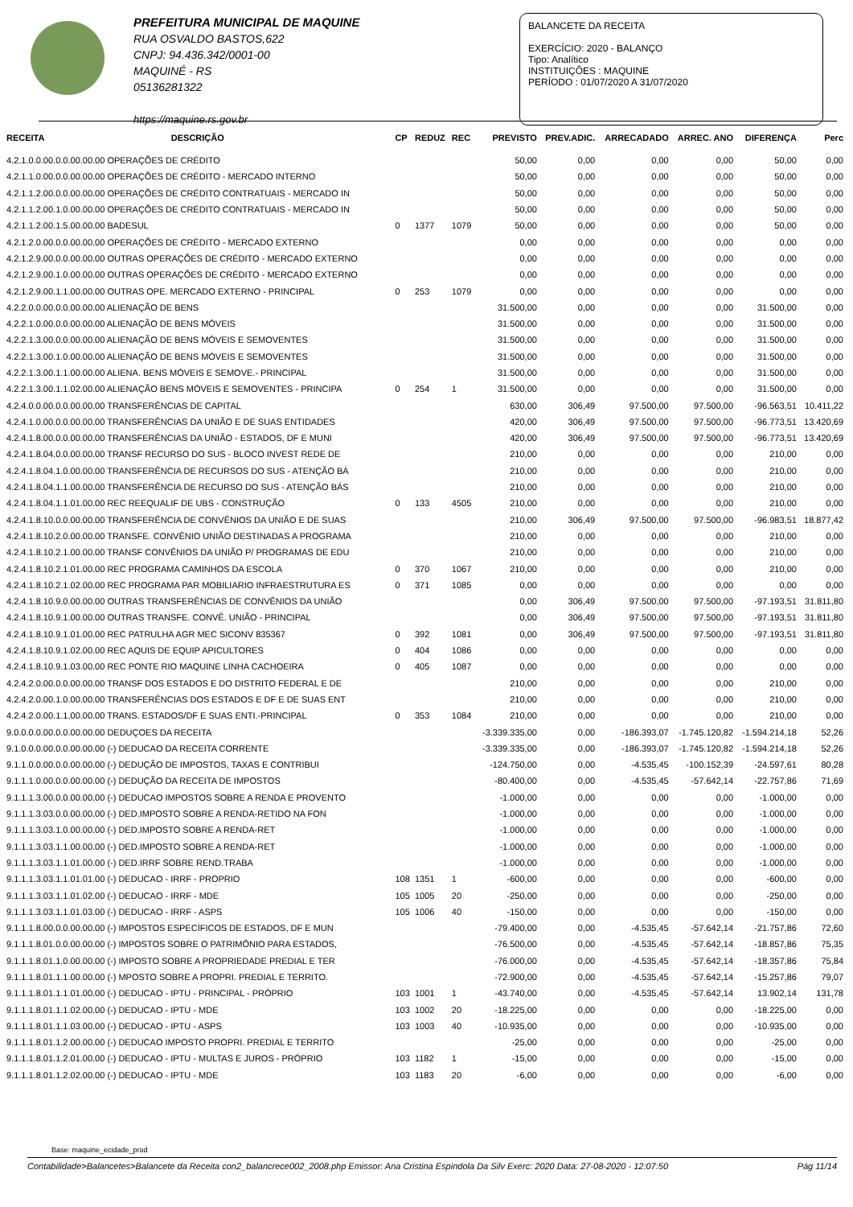PREFEITURA MUNICIPAL DE MAQUINE
RUA OSVALDO BASTOS,622
CNPJ: 94.436.342/0001-00
MAQUINÉ - RS
05136281322
https://maquine.rs.gov.br
BALANCETE DA RECEITA
EXERCÍCIO: 2020 - BALANÇO
Tipo: Analítico
INSTITUIÇÕES : MAQUINE
PERÍODO : 01/07/2020 A 31/07/2020
| RECEITA | DESCRIÇÃO | CP | REDUZ | REC | PREVISTO | PREV.ADIC. | ARRECADADO | ARREC. ANO | DIFERENÇA | Perc |
| --- | --- | --- | --- | --- | --- | --- | --- | --- | --- | --- |
| 4.2.1.0.0.00.0.0.00.00.00 OPERAÇÕES DE CRÉDITO | | | | | 50,00 | 0,00 | 0,00 | 0,00 | 50,00 | 0,00 |
| 4.2.1.1.0.00.0.0.00.00.00 OPERAÇÕES DE CRÉDITO - MERCADO INTERNO | | | | | 50,00 | 0,00 | 0,00 | 0,00 | 50,00 | 0,00 |
| 4.2.1.1.2.00.0.0.00.00.00 OPERAÇÕES DE CRÉDITO CONTRATUAIS - MERCADO IN | | | | | 50,00 | 0,00 | 0,00 | 0,00 | 50,00 | 0,00 |
| 4.2.1.1.2.00.1.0.00.00.00 OPERAÇÕES DE CRÉDITO CONTRATUAIS - MERCADO IN | | | | | 50,00 | 0,00 | 0,00 | 0,00 | 50,00 | 0,00 |
| 4.2.1.1.2.00.1.5.00.00.00 BADESUL | | 0 | 1377 | 1079 | 50,00 | 0,00 | 0,00 | 0,00 | 50,00 | 0,00 |
| 4.2.1.2.0.00.0.0.00.00.00 OPERAÇÕES DE CRÉDITO - MERCADO EXTERNO | | | | | 0,00 | 0,00 | 0,00 | 0,00 | 0,00 | 0,00 |
| 4.2.1.2.9.00.0.0.00.00.00 OUTRAS OPERAÇÕES DE CRÉDITO - MERCADO EXTERNO | | | | | 0,00 | 0,00 | 0,00 | 0,00 | 0,00 | 0,00 |
| 4.2.1.2.9.00.1.0.00.00.00 OUTRAS OPERAÇÕES DE CRÉDITO - MERCADO EXTERNO | | | | | 0,00 | 0,00 | 0,00 | 0,00 | 0,00 | 0,00 |
| 4.2.1.2.9.00.1.1.00.00.00 OUTRAS OPE. MERCADO EXTERNO - PRINCIPAL | | 0 | 253 | 1079 | 0,00 | 0,00 | 0,00 | 0,00 | 0,00 | 0,00 |
| 4.2.2.0.0.00.0.0.00.00.00 ALIENAÇÃO DE BENS | | | | | 31.500,00 | 0,00 | 0,00 | 0,00 | 31.500,00 | 0,00 |
| 4.2.2.1.0.00.0.0.00.00.00 ALIENAÇÃO DE BENS MÓVEIS | | | | | 31.500,00 | 0,00 | 0,00 | 0,00 | 31.500,00 | 0,00 |
| 4.2.2.1.3.00.0.0.00.00.00 ALIENAÇÃO DE BENS MÓVEIS E SEMOVENTES | | | | | 31.500,00 | 0,00 | 0,00 | 0,00 | 31.500,00 | 0,00 |
| 4.2.2.1.3.00.1.0.00.00.00 ALIENAÇÃO DE BENS MÓVEIS E SEMOVENTES | | | | | 31.500,00 | 0,00 | 0,00 | 0,00 | 31.500,00 | 0,00 |
| 4.2.2.1.3.00.1.1.00.00.00 ALIENA. BENS MÓVEIS E SEMOVE.- PRINCIPAL | | | | | 31.500,00 | 0,00 | 0,00 | 0,00 | 31.500,00 | 0,00 |
| 4.2.2.1.3.00.1.1.02.00.00 ALIENAÇÃO BENS MÓVEIS E SEMOVENTES - PRINCIPA | | 0 | 254 | 1 | 31.500,00 | 0,00 | 0,00 | 0,00 | 31.500,00 | 0,00 |
| 4.2.4.0.0.00.0.0.00.00.00 TRANSFERÊNCIAS DE CAPITAL | | | | | 630,00 | 306,49 | 97.500,00 | 97.500,00 | -96.563,51 | 10.411,22 |
| 4.2.4.1.0.00.0.0.00.00.00 TRANSFERÊNCIAS DA UNIÃO E DE SUAS ENTIDADES | | | | | 420,00 | 306,49 | 97.500,00 | 97.500,00 | -96.773,51 | 13.420,69 |
| 4.2.4.1.8.00.0.0.00.00.00 TRANSFERÊNCIAS DA UNIÃO - ESTADOS, DF E MUNI | | | | | 420,00 | 306,49 | 97.500,00 | 97.500,00 | -96.773,51 | 13.420,69 |
| 4.2.4.1.8.04.0.0.00.00.00 TRANSF RECURSO DO SUS - BLOCO INVEST REDE DE | | | | | 210,00 | 0,00 | 0,00 | 0,00 | 210,00 | 0,00 |
| 4.2.4.1.8.04.1.0.00.00.00 TRANSFERÊNCIA DE RECURSOS DO SUS - ATENÇÃO BÁ | | | | | 210,00 | 0,00 | 0,00 | 0,00 | 210,00 | 0,00 |
| 4.2.4.1.8.04.1.1.00.00.00 TRANSFERÊNCIA DE RECURSO DO SUS - ATENÇÃO BÁS | | | | | 210,00 | 0,00 | 0,00 | 0,00 | 210,00 | 0,00 |
| 4.2.4.1.8.04.1.1.01.00.00 REC REEQUALIF DE UBS - CONSTRUÇÃO | | 0 | 133 | 4505 | 210,00 | 0,00 | 0,00 | 0,00 | 210,00 | 0,00 |
| 4.2.4.1.8.10.0.0.00.00.00 TRANSFERÊNCIA DE CONVÊNIOS DA UNIÃO E DE SUAS | | | | | 210,00 | 306,49 | 97.500,00 | 97.500,00 | -96.983,51 | 18.877,42 |
| 4.2.4.1.8.10.2.0.00.00.00 TRANSFE. CONVÊNIO UNIÃO DESTINADAS A PROGRAMA | | | | | 210,00 | 0,00 | 0,00 | 0,00 | 210,00 | 0,00 |
| 4.2.4.1.8.10.2.1.00.00.00 TRANSF CONVÊNIOS DA UNIÃO P/ PROGRAMAS DE EDU | | | | | 210,00 | 0,00 | 0,00 | 0,00 | 210,00 | 0,00 |
| 4.2.4.1.8.10.2.1.01.00.00 REC PROGRAMA CAMINHOS DA ESCOLA | | 0 | 370 | 1067 | 210,00 | 0,00 | 0,00 | 0,00 | 210,00 | 0,00 |
| 4.2.4.1.8.10.2.1.02.00.00 REC PROGRAMA PAR MOBILIARIO INFRAESTRUTURA ES | | 0 | 371 | 1085 | 0,00 | 0,00 | 0,00 | 0,00 | 0,00 | 0,00 |
| 4.2.4.1.8.10.9.0.00.00.00 OUTRAS TRANSFERÊNCIAS DE CONVÊNIOS DA UNIÃO | | | | | 0,00 | 306,49 | 97.500,00 | 97.500,00 | -97.193,51 | 31.811,80 |
| 4.2.4.1.8.10.9.1.00.00.00 OUTRAS TRANSFE. CONVÊ. UNIÃO - PRINCIPAL | | | | | 0,00 | 306,49 | 97.500,00 | 97.500,00 | -97.193,51 | 31.811,80 |
| 4.2.4.1.8.10.9.1.01.00.00 REC PATRULHA AGR MEC SICONV 835367 | | 0 | 392 | 1081 | 0,00 | 306,49 | 97.500,00 | 97.500,00 | -97.193,51 | 31.811,80 |
| 4.2.4.1.8.10.9.1.02.00.00 REC AQUIS DE EQUIP APICULTORES | | 0 | 404 | 1086 | 0,00 | 0,00 | 0,00 | 0,00 | 0,00 | 0,00 |
| 4.2.4.1.8.10.9.1.03.00.00 REC PONTE RIO MAQUINE LINHA CACHOEIRA | | 0 | 405 | 1087 | 0,00 | 0,00 | 0,00 | 0,00 | 0,00 | 0,00 |
| 4.2.4.2.0.00.0.0.00.00.00 TRANSF DOS ESTADOS E DO DISTRITO FEDERAL E DE | | | | | 210,00 | 0,00 | 0,00 | 0,00 | 210,00 | 0,00 |
| 4.2.4.2.0.00.1.0.00.00.00 TRANSFERÊNCIAS DOS ESTADOS E DF E DE SUAS ENT | | | | | 210,00 | 0,00 | 0,00 | 0,00 | 210,00 | 0,00 |
| 4.2.4.2.0.00.1.1.00.00.00 TRANS. ESTADOS/DF E SUAS ENTI.-PRINCIPAL | | 0 | 353 | 1084 | 210,00 | 0,00 | 0,00 | 0,00 | 210,00 | 0,00 |
| 9.0.0.0.0.00.0.0.00.00.00 DEDUÇOES DA RECEITA | | | | | -3.339.335,00 | 0,00 | -186.393,07 | -1.745.120,82 | -1.594.214,18 | 52,26 |
| 9.1.0.0.0.00.0.0.00.00.00 (-) DEDUCAO DA RECEITA CORRENTE | | | | | -3.339.335,00 | 0,00 | -186.393,07 | -1.745.120,82 | -1.594.214,18 | 52,26 |
| 9.1.1.0.0.00.0.0.00.00.00 (-) DEDUÇÃO DE IMPOSTOS, TAXAS E CONTRIBUI | | | | | -124.750,00 | 0,00 | -4.535,45 | -100.152,39 | -24.597,61 | 80,28 |
| 9.1.1.1.0.00.0.0.00.00.00 (-) DEDUÇÃO DA RECEITA DE IMPOSTOS | | | | | -80.400,00 | 0,00 | -4.535,45 | -57.642,14 | -22.757,86 | 71,69 |
| 9.1.1.1.3.00.0.0.00.00.00 (-) DEDUCAO IMPOSTOS SOBRE A RENDA E PROVENTO | | | | | -1.000,00 | 0,00 | 0,00 | 0,00 | -1.000,00 | 0,00 |
| 9.1.1.1.3.03.0.0.00.00.00 (-) DED.IMPOSTO SOBRE A RENDA-RETIDO NA FON | | | | | -1.000,00 | 0,00 | 0,00 | 0,00 | -1.000,00 | 0,00 |
| 9.1.1.1.3.03.1.0.00.00.00 (-) DED.IMPOSTO SOBRE A RENDA-RET | | | | | -1.000,00 | 0,00 | 0,00 | 0,00 | -1.000,00 | 0,00 |
| 9.1.1.1.3.03.1.1.00.00.00 (-) DED.IMPOSTO SOBRE A RENDA-RET | | | | | -1.000,00 | 0,00 | 0,00 | 0,00 | -1.000,00 | 0,00 |
| 9.1.1.1.3.03.1.1.01.00.00 (-) DED.IRRF SOBRE REND.TRABA | | | | | -1.000,00 | 0,00 | 0,00 | 0,00 | -1.000,00 | 0,00 |
| 9.1.1.1.3.03.1.1.01.01.00 (-) DEDUCAO - IRRF - PROPRIO | | 108 | 1351 | 1 | -600,00 | 0,00 | 0,00 | 0,00 | -600,00 | 0,00 |
| 9.1.1.1.3.03.1.1.01.02.00 (-) DEDUCAO - IRRF - MDE | | 105 | 1005 | 20 | -250,00 | 0,00 | 0,00 | 0,00 | -250,00 | 0,00 |
| 9.1.1.1.3.03.1.1.01.03.00 (-) DEDUCAO - IRRF - ASPS | | 105 | 1006 | 40 | -150,00 | 0,00 | 0,00 | 0,00 | -150,00 | 0,00 |
| 9.1.1.1.8.00.0.0.00.00.00 (-) IMPOSTOS ESPECÍFICOS DE ESTADOS, DF E MUN | | | | | -79.400,00 | 0,00 | -4.535,45 | -57.642,14 | -21.757,86 | 72,60 |
| 9.1.1.1.8.01.0.0.00.00.00 (-) IMPOSTOS SOBRE O PATRIMÔNIO PARA ESTADOS, | | | | | -76.500,00 | 0,00 | -4.535,45 | -57.642,14 | -18.857,86 | 75,35 |
| 9.1.1.1.8.01.1.0.00.00.00 (-) IMPOSTO SOBRE A PROPRIEDADE PREDIAL E TER | | | | | -76.000,00 | 0,00 | -4.535,45 | -57.642,14 | -18.357,86 | 75,84 |
| 9.1.1.1.8.01.1.1.00.00.00 (-) MPOSTO SOBRE A PROPRI. PREDIAL E TERRITO. | | | | | -72.900,00 | 0,00 | -4.535,45 | -57.642,14 | -15.257,86 | 79,07 |
| 9.1.1.1.8.01.1.1.01.00.00 (-) DEDUCAO - IPTU - PRINCIPAL - PRÓPRIO | | 103 | 1001 | 1 | -43.740,00 | 0,00 | -4.535,45 | -57.642,14 | 13.902,14 | 131,78 |
| 9.1.1.1.8.01.1.1.02.00.00 (-) DEDUCAO - IPTU - MDE | | 103 | 1002 | 20 | -18.225,00 | 0,00 | 0,00 | 0,00 | -18.225,00 | 0,00 |
| 9.1.1.1.8.01.1.1.03.00.00 (-) DEDUCAO - IPTU - ASPS | | 103 | 1003 | 40 | -10.935,00 | 0,00 | 0,00 | 0,00 | -10.935,00 | 0,00 |
| 9.1.1.1.8.01.1.2.00.00.00 (-) DEDUCAO IMPOSTO PROPRI. PREDIAL E TERRITO | | | | | -25,00 | 0,00 | 0,00 | 0,00 | -25,00 | 0,00 |
| 9.1.1.1.8.01.1.2.01.00.00 (-) DEDUCAO - IPTU - MULTAS E JUROS - PRÓPRIO | | 103 | 1182 | 1 | -15,00 | 0,00 | 0,00 | 0,00 | -15,00 | 0,00 |
| 9.1.1.1.8.01.1.2.02.00.00 (-) DEDUCAO - IPTU - MDE | | 103 | 1183 | 20 | -6,00 | 0,00 | 0,00 | 0,00 | -6,00 | 0,00 |
Base: maquine_ecidade_prod
Contabilidade>Balancetes>Balancete da Receita con2_balancrece002_2008.php Emissor: Ana Cristina Espindola Da Silv Exerc: 2020 Data: 27-08-2020 - 12:07:50 Pág 11/14